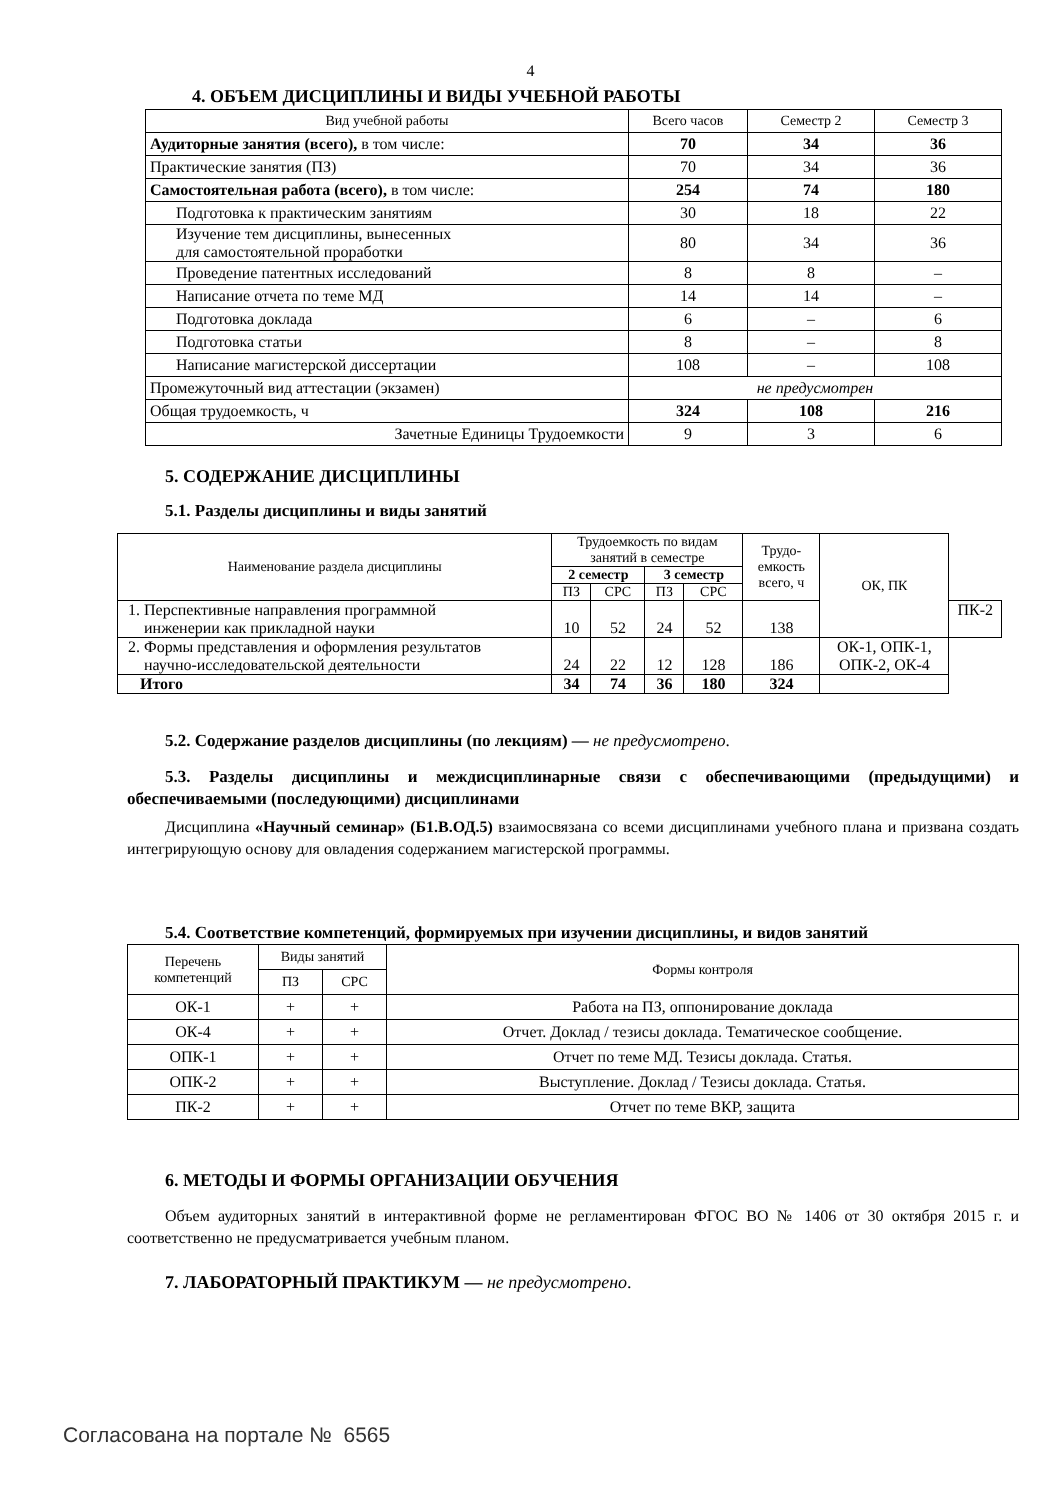4
4. ОБЪЕМ ДИСЦИПЛИНЫ И ВИДЫ УЧЕБНОЙ РАБОТЫ
| Вид учебной работы | Всего часов | Семестр 2 | Семестр 3 |
| Аудиторные занятия (всего), в том числе: | 70 | 34 | 36 |
| Практические занятия (ПЗ) | 70 | 34 | 36 |
| Самостоятельная работа (всего), в том числе: | 254 | 74 | 180 |
| Подготовка к практическим занятиям | 30 | 18 | 22 |
| Изучение тем дисциплины, вынесенных для самостоятельной проработки | 80 | 34 | 36 |
| Проведение патентных исследований | 8 | 8 | – |
| Написание отчета по теме МД | 14 | 14 | – |
| Подготовка доклада | 6 | – | 6 |
| Подготовка статьи | 8 | – | 8 |
| Написание магистерской диссертации | 108 | – | 108 |
| Промежуточный вид аттестации (экзамен) | не предусмотрен | | |
| Общая трудоемкость, ч | 324 | 108 | 216 |
| Зачетные Единицы Трудоемкости | 9 | 3 | 6 |
5. СОДЕРЖАНИЕ ДИСЦИПЛИНЫ
5.1. Разделы дисциплины и виды занятий
| Наименование раздела дисциплины | Трудоемкость по видам занятий в семестре | | | | Трудо- емкость всего, ч | ОК, ПК | |
| | 2 семестр | | 3 семестр | | | | |
| | ПЗ | СРС | ПЗ | СРС | | | |
| 1. Перспективные направления программной инженерии как прикладной науки | 10 | 52 | 24 | 52 | 138 | | ПК-2 |
| 2. Формы представления и оформления результатов научно-исследовательской деятельности | 24 | 22 | 12 | 128 | 186 | ОК-1, ОПК-1, ОПК-2, ОК-4 | |
| Итого | 34 | 74 | 36 | 180 | 324 | | |
5.2. Содержание разделов дисциплины (по лекциям) — не предусмотрено.
5.3. Разделы дисциплины и междисциплинарные связи с обеспечивающими (предыдущими) и обеспечиваемыми (последующими) дисциплинами
Дисциплина «Научный семинар» (Б1.В.ОД.5) взаимосвязана со всеми дисциплинами учебного плана и призвана создать интегрирующую основу для овладения содержанием магистерской программы.
5.4. Соответствие компетенций, формируемых при изучении дисциплины, и видов занятий
| Перечень компетенций | Виды занятий | | Формы контроля |
| | ПЗ | СРС | |
| ОК-1 | + | + | Работа на ПЗ, оппонирование доклада |
| ОК-4 | + | + | Отчет. Доклад / тезисы доклада. Тематическое сообщение. |
| ОПК-1 | + | + | Отчет по теме МД. Тезисы доклада. Статья. |
| ОПК-2 | + | + | Выступление. Доклад / Тезисы доклада. Статья. |
| ПК-2 | + | + | Отчет по теме ВКР, защита |
6. МЕТОДЫ И ФОРМЫ ОРГАНИЗАЦИИ ОБУЧЕНИЯ
Объем аудиторных занятий в интерактивной форме не регламентирован ФГОС ВО № 1406 от 30 октября 2015 г. и соответственно не предусматривается учебным планом.
7. ЛАБОРАТОРНЫЙ ПРАКТИКУМ — не предусмотрено.
Согласована на портале № 6565